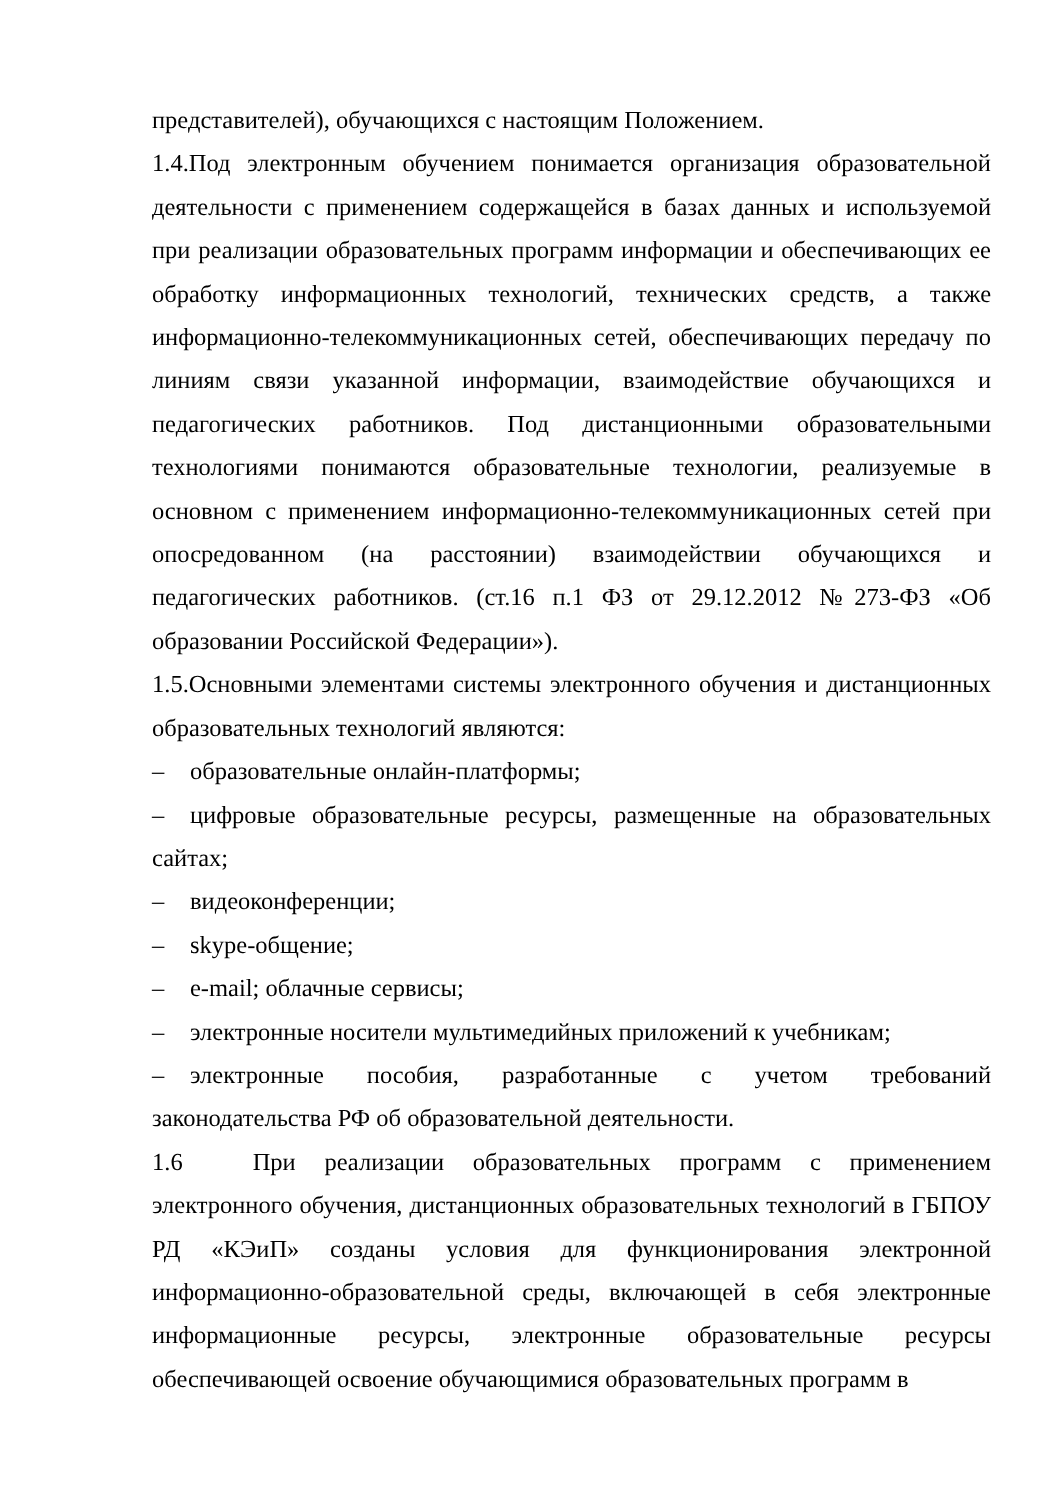представителей), обучающихся с настоящим Положением.
1.4.Под электронным обучением понимается организация образовательной деятельности с применением содержащейся в базах данных и используемой при реализации образовательных программ информации и обеспечивающих ее обработку информационных технологий, технических средств, а также информационно-телекоммуникационных сетей, обеспечивающих передачу по линиям связи указанной информации, взаимодействие обучающихся и педагогических работников. Под дистанционными образовательными технологиями понимаются образовательные технологии, реализуемые в основном с применением информационно-телекоммуникационных сетей при опосредованном (на расстоянии) взаимодействии обучающихся и педагогических работников. (ст.16 п.1 ФЗ от 29.12.2012 №273-ФЗ «Об образовании Российской Федерации»).
1.5.Основными элементами системы электронного обучения и дистанционных образовательных технологий являются:
– образовательные онлайн-платформы;
– цифровые образовательные ресурсы, размещенные на образовательных сайтах;
– видеоконференции;
– skype-общение;
– e-mail; облачные сервисы;
– электронные носители мультимедийных приложений к учебникам;
– электронные пособия, разработанные с учетом требований законодательства РФ об образовательной деятельности.
1.6 При реализации образовательных программ с применением электронного обучения, дистанционных образовательных технологий в ГБПОУ РД «КЭиП» созданы условия для функционирования электронной информационно-образовательной среды, включающей в себя электронные информационные ресурсы, электронные образовательные ресурсы обеспечивающей освоение обучающимися образовательных программ в